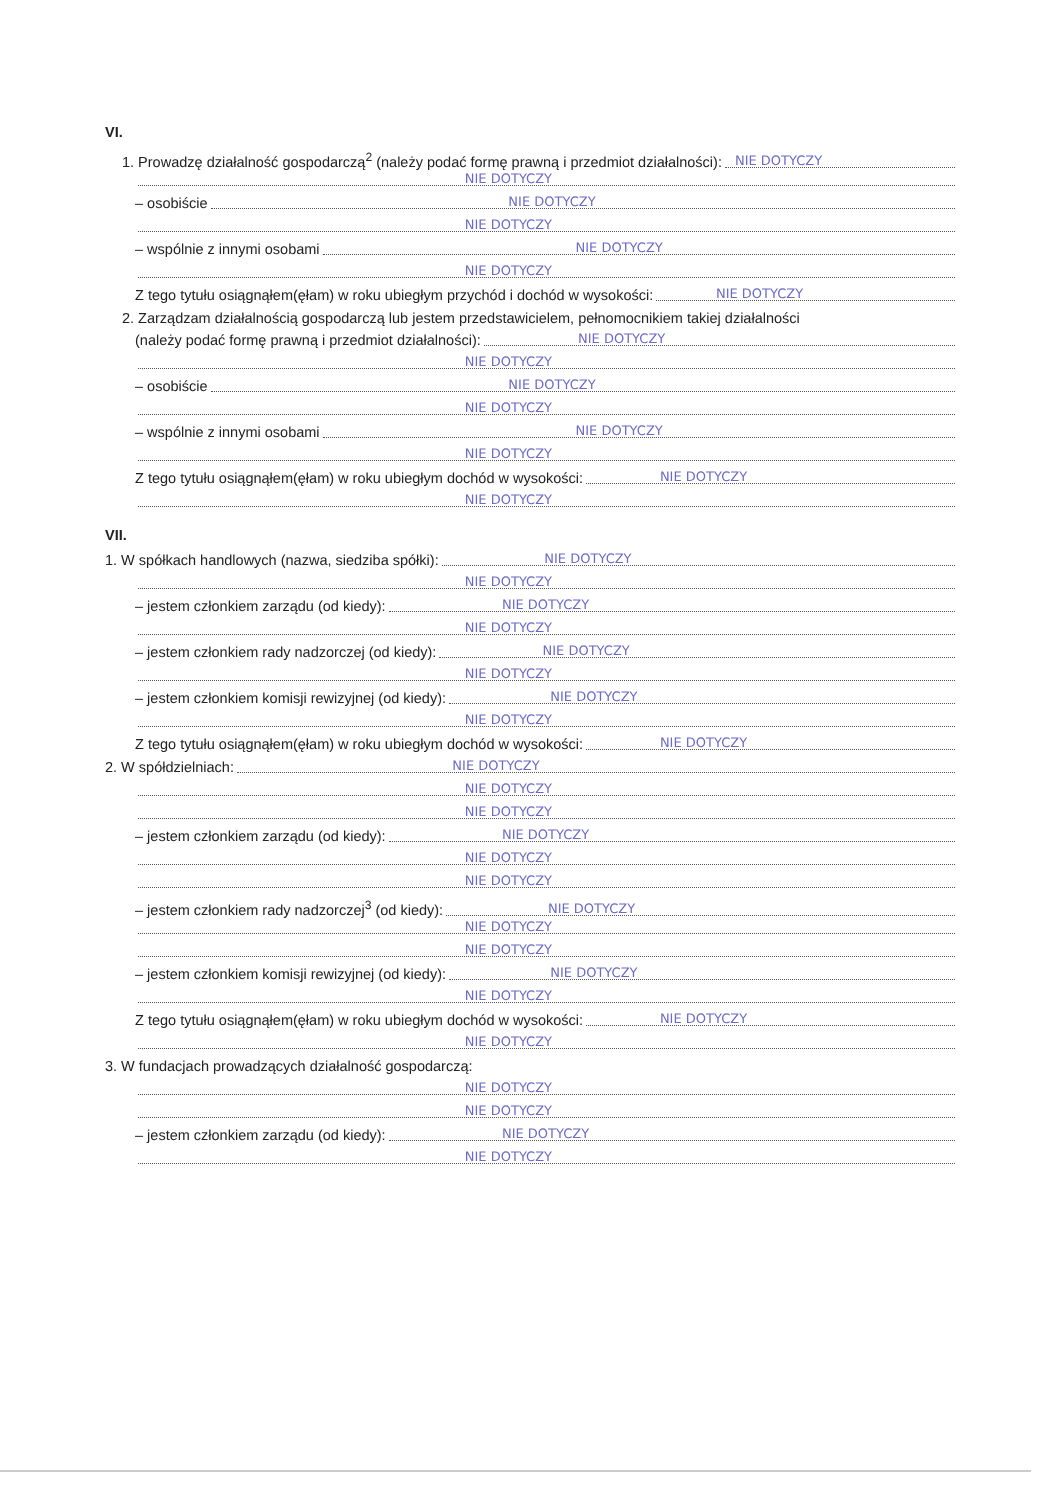VI.
1. Prowadzę działalność gospodarczą<sup>2</sup> (należy podać formę prawną i przedmiot działalności): NIE DOTYCZY
NIE DOTYCZY
– osobiście NIE DOTYCZY
NIE DOTYCZY
– wspólnie z innymi osobami NIE DOTYCZY
NIE DOTYCZY
Z tego tytułu osiągnąłem(ęłam) w roku ubiegłym przychód i dochód w wysokości: NIE DOTYCZY
2. Zarządzam działalnością gospodarczą lub jestem przedstawicielem, pełnomocnikiem takiej działalności
(należy podać formę prawną i przedmiot działalności): NIE DOTYCZY
NIE DOTYCZY
– osobiście NIE DOTYCZY
NIE DOTYCZY
– wspólnie z innymi osobami NIE DOTYCZY
NIE DOTYCZY
Z tego tytułu osiągnąłem(ęłam) w roku ubiegłym dochód w wysokości: NIE DOTYCZY
NIE DOTYCZY
VII.
1. W spółkach handlowych (nazwa, siedziba spółki): NIE DOTYCZY
NIE DOTYCZY
– jestem członkiem zarządu (od kiedy): NIE DOTYCZY
NIE DOTYCZY
– jestem członkiem rady nadzorczej (od kiedy): NIE DOTYCZY
NIE DOTYCZY
– jestem członkiem komisji rewizyjnej (od kiedy): NIE DOTYCZY
NIE DOTYCZY
Z tego tytułu osiągnąłem(ęłam) w roku ubiegłym dochód w wysokości: NIE DOTYCZY
2. W spółdzielniach: NIE DOTYCZY
NIE DOTYCZY
NIE DOTYCZY
– jestem członkiem zarządu (od kiedy): NIE DOTYCZY
NIE DOTYCZY
NIE DOTYCZY
– jestem członkiem rady nadzorczej<sup>3</sup> (od kiedy): NIE DOTYCZY
NIE DOTYCZY
NIE DOTYCZY
– jestem członkiem komisji rewizyjnej (od kiedy): NIE DOTYCZY
NIE DOTYCZY
Z tego tytułu osiągnąłem(ęłam) w roku ubiegłym dochód w wysokości: NIE DOTYCZY
NIE DOTYCZY
3. W fundacjach prowadzących działalność gospodarczą:
NIE DOTYCZY
NIE DOTYCZY
– jestem członkiem zarządu (od kiedy): NIE DOTYCZY
NIE DOTYCZY